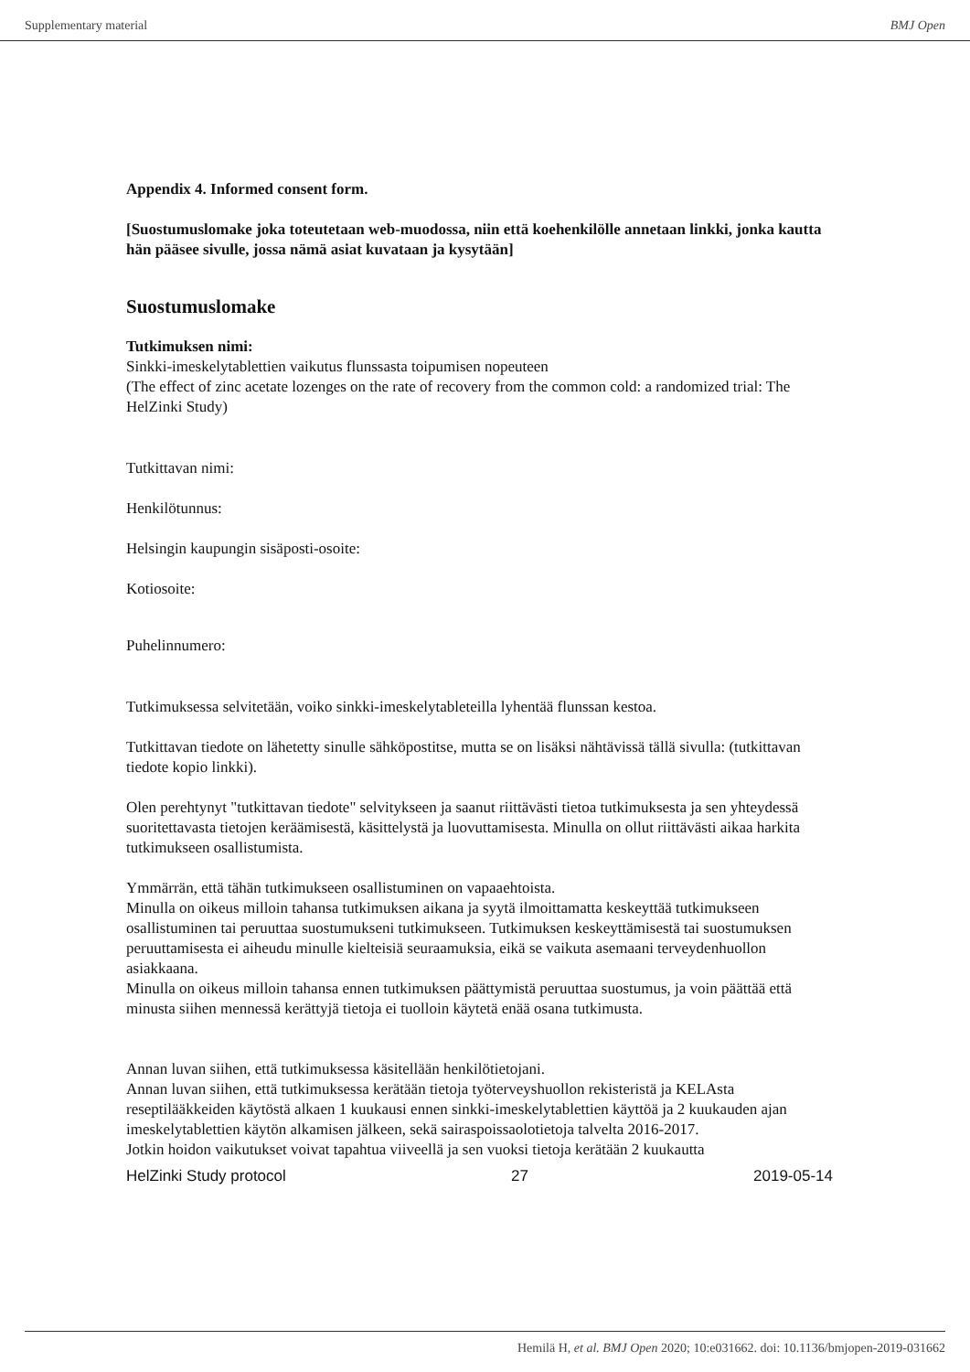Supplementary material BMJ Open
Appendix 4. Informed consent form.
[Suostumuslomake joka toteutetaan web-muodossa, niin että koehenkilölle annetaan linkki, jonka kautta hän pääsee sivulle, jossa nämä asiat kuvataan ja kysytään]
Suostumuslomake
Tutkimuksen nimi:
Sinkki-imeskelytablettien vaikutus flunssasta toipumisen nopeuteen
(The effect of zinc acetate lozenges on the rate of recovery from the common cold: a randomized trial: The HelZinki Study)
Tutkittavan nimi:
Henkilötunnus:
Helsingin kaupungin sisäposti-osoite:
Kotiosoite:
Puhelinnumero:
Tutkimuksessa selvitetään, voiko sinkki-imeskelytableteilla lyhentää flunssan kestoa.
Tutkittavan tiedote on lähetetty sinulle sähköpostitse, mutta se on lisäksi nähtävissä tällä sivulla: (tutkittavan tiedote kopio linkki).
Olen perehtynyt "tutkittavan tiedote" selvitykseen ja saanut riittävästi tietoa tutkimuksesta ja sen yhteydessä suoritettavasta tietojen keräämisestä, käsittelystä ja luovuttamisesta. Minulla on ollut riittävästi aikaa harkita tutkimukseen osallistumista.
Ymmärrän, että tähän tutkimukseen osallistuminen on vapaaehtoista.
Minulla on oikeus milloin tahansa tutkimuksen aikana ja syytä ilmoittamatta keskeyttää tutkimukseen osallistuminen tai peruuttaa suostumukseni tutkimukseen. Tutkimuksen keskeyttämisestä tai suostumuksen peruuttamisesta ei aiheudu minulle kielteisiä seuraamuksia, eikä se vaikuta asemaani terveydenhuollon asiakkaana.
Minulla on oikeus milloin tahansa ennen tutkimuksen päättymistä peruuttaa suostumus, ja voin päättää että minusta siihen mennessä kerättyjä tietoja ei tuolloin käytetä enää osana tutkimusta.
Annan luvan siihen, että tutkimuksessa käsitellään henkilötietojani.
Annan luvan siihen, että tutkimuksessa kerätään tietoja työterveyshuollon rekisteristä ja KELAsta reseptilääkkeiden käytöstä alkaen 1 kuukausi ennen sinkki-imeskelytablettien käyttöä ja 2 kuukauden ajan imeskelytablettien käytön alkamisen jälkeen, sekä sairaspoissaolotietoja talvelta 2016-2017.
Jotkin hoidon vaikutukset voivat tapahtua viiveellä ja sen vuoksi tietoja kerätään 2 kuukautta
HelZinki Study protocol 27 2019-05-14
Hemilä H, et al. BMJ Open 2020; 10:e031662. doi: 10.1136/bmjopen-2019-031662